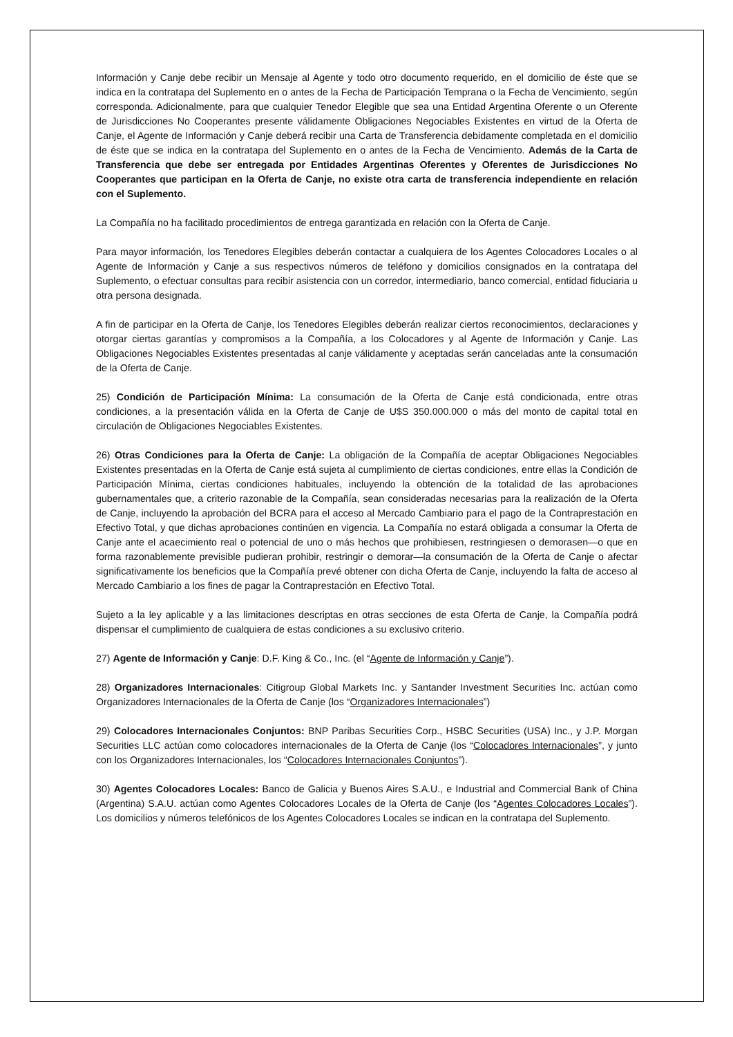Información y Canje debe recibir un Mensaje al Agente y todo otro documento requerido, en el domicilio de éste que se indica en la contratapa del Suplemento en o antes de la Fecha de Participación Temprana o la Fecha de Vencimiento, según corresponda. Adicionalmente, para que cualquier Tenedor Elegible que sea una Entidad Argentina Oferente o un Oferente de Jurisdicciones No Cooperantes presente válidamente Obligaciones Negociables Existentes en virtud de la Oferta de Canje, el Agente de Información y Canje deberá recibir una Carta de Transferencia debidamente completada en el domicilio de éste que se indica en la contratapa del Suplemento en o antes de la Fecha de Vencimiento. Además de la Carta de Transferencia que debe ser entregada por Entidades Argentinas Oferentes y Oferentes de Jurisdicciones No Cooperantes que participan en la Oferta de Canje, no existe otra carta de transferencia independiente en relación con el Suplemento.
La Compañía no ha facilitado procedimientos de entrega garantizada en relación con la Oferta de Canje.
Para mayor información, los Tenedores Elegibles deberán contactar a cualquiera de los Agentes Colocadores Locales o al Agente de Información y Canje a sus respectivos números de teléfono y domicilios consignados en la contratapa del Suplemento, o efectuar consultas para recibir asistencia con un corredor, intermediario, banco comercial, entidad fiduciaria u otra persona designada.
A fin de participar en la Oferta de Canje, los Tenedores Elegibles deberán realizar ciertos reconocimientos, declaraciones y otorgar ciertas garantías y compromisos a la Compañía, a los Colocadores y al Agente de Información y Canje. Las Obligaciones Negociables Existentes presentadas al canje válidamente y aceptadas serán canceladas ante la consumación de la Oferta de Canje.
25) Condición de Participación Mínima: La consumación de la Oferta de Canje está condicionada, entre otras condiciones, a la presentación válida en la Oferta de Canje de U$S 350.000.000 o más del monto de capital total en circulación de Obligaciones Negociables Existentes.
26) Otras Condiciones para la Oferta de Canje: La obligación de la Compañía de aceptar Obligaciones Negociables Existentes presentadas en la Oferta de Canje está sujeta al cumplimiento de ciertas condiciones, entre ellas la Condición de Participación Mínima, ciertas condiciones habituales, incluyendo la obtención de la totalidad de las aprobaciones gubernamentales que, a criterio razonable de la Compañía, sean consideradas necesarias para la realización de la Oferta de Canje, incluyendo la aprobación del BCRA para el acceso al Mercado Cambiario para el pago de la Contraprestación en Efectivo Total, y que dichas aprobaciones continúen en vigencia. La Compañía no estará obligada a consumar la Oferta de Canje ante el acaecimiento real o potencial de uno o más hechos que prohibiesen, restringiesen o demorasen—o que en forma razonablemente previsible pudieran prohibir, restringir o demorar—la consumación de la Oferta de Canje o afectar significativamente los beneficios que la Compañía prevé obtener con dicha Oferta de Canje, incluyendo la falta de acceso al Mercado Cambiario a los fines de pagar la Contraprestación en Efectivo Total.
Sujeto a la ley aplicable y a las limitaciones descriptas en otras secciones de esta Oferta de Canje, la Compañía podrá dispensar el cumplimiento de cualquiera de estas condiciones a su exclusivo criterio.
27) Agente de Información y Canje: D.F. King & Co., Inc. (el “Agente de Información y Canje”).
28) Organizadores Internacionales: Citigroup Global Markets Inc. y Santander Investment Securities Inc. actúan como Organizadores Internacionales de la Oferta de Canje (los “Organizadores Internacionales”)
29) Colocadores Internacionales Conjuntos: BNP Paribas Securities Corp., HSBC Securities (USA) Inc., y J.P. Morgan Securities LLC actúan como colocadores internacionales de la Oferta de Canje (los “Colocadores Internacionales”, y junto con los Organizadores Internacionales, los “Colocadores Internacionales Conjuntos”).
30) Agentes Colocadores Locales: Banco de Galicia y Buenos Aires S.A.U., e Industrial and Commercial Bank of China (Argentina) S.A.U. actúan como Agentes Colocadores Locales de la Oferta de Canje (los “Agentes Colocadores Locales”). Los domicilios y números telefónicos de los Agentes Colocadores Locales se indican en la contratapa del Suplemento.